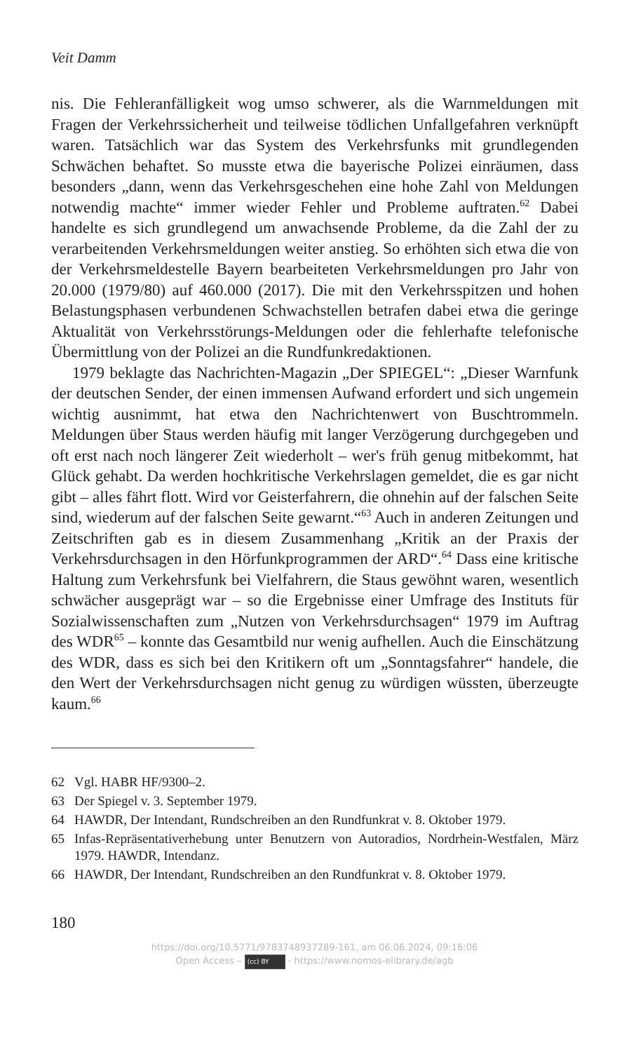Veit Damm
nis. Die Fehleranfälligkeit wog umso schwerer, als die Warnmeldungen mit Fragen der Verkehrssicherheit und teilweise tödlichen Unfallgefahren verknüpft waren. Tatsächlich war das System des Verkehrsfunks mit grundlegenden Schwächen behaftet. So musste etwa die bayerische Polizei einräumen, dass besonders „dann, wenn das Verkehrsgeschehen eine hohe Zahl von Meldungen notwendig machte“ immer wieder Fehler und Probleme auftraten.<sup>62</sup> Dabei handelte es sich grundlegend um anwachsende Probleme, da die Zahl der zu verarbeitenden Verkehrsmeldungen weiter anstieg. So erhöhten sich etwa die von der Verkehrsmeldestelle Bayern bearbeiteten Verkehrsmeldungen pro Jahr von 20.000 (1979/80) auf 460.000 (2017). Die mit den Verkehrsspitzen und hohen Belastungsphasen verbundenen Schwachstellen betrafen dabei etwa die geringe Aktualität von Verkehrsstörungs-Meldungen oder die fehlerhafte telefonische Übermittlung von der Polizei an die Rundfunkredaktionen.
1979 beklagte das Nachrichten-Magazin „Der SPIEGEL“: „Dieser Warnfunk der deutschen Sender, der einen immensen Aufwand erfordert und sich ungemein wichtig ausnimmt, hat etwa den Nachrichtenwert von Buschtrommeln. Meldungen über Staus werden häufig mit langer Verzögerung durchgegeben und oft erst nach noch längerer Zeit wiederholt – wer's früh genug mitbekommt, hat Glück gehabt. Da werden hochkritische Verkehrslagen gemeldet, die es gar nicht gibt – alles fährt flott. Wird vor Geisterfahrern, die ohnehin auf der falschen Seite sind, wiederum auf der falschen Seite gewarnt.“<sup>63</sup> Auch in anderen Zeitungen und Zeitschriften gab es in diesem Zusammenhang „Kritik an der Praxis der Verkehrsdurchsagen in den Hörfunkprogrammen der ARD“.<sup>64</sup> Dass eine kritische Haltung zum Verkehrsfunk bei Vielfahrern, die Staus gewöhnt waren, wesentlich schwächer ausgeprägt war – so die Ergebnisse einer Umfrage des Instituts für Sozialwissenschaften zum „Nutzen von Verkehrsdurchsagen“ 1979 im Auftrag des WDR<sup>65</sup> – konnte das Gesamtbild nur wenig aufhellen. Auch die Einschätzung des WDR, dass es sich bei den Kritikern oft um „Sonntagsfahrer“ handele, die den Wert der Verkehrsdurchsagen nicht genug zu würdigen wüssten, überzeugte kaum.<sup>66</sup>
62 Vgl. HABR HF/9300–2.
63 Der Spiegel v. 3. September 1979.
64 HAWDR, Der Intendant, Rundschreiben an den Rundfunkrat v. 8. Oktober 1979.
65 Infas-Repräsentativerhebung unter Benutzern von Autoradios, Nordrhein-Westfalen, März 1979. HAWDR, Intendanz.
66 HAWDR, Der Intendant, Rundschreiben an den Rundfunkrat v. 8. Oktober 1979.
180
https://doi.org/10.5771/9783748937289-161, am 06.06.2024, 09:16:06
Open Access – (cc) BY - https://www.nomos-elibrary.de/agb